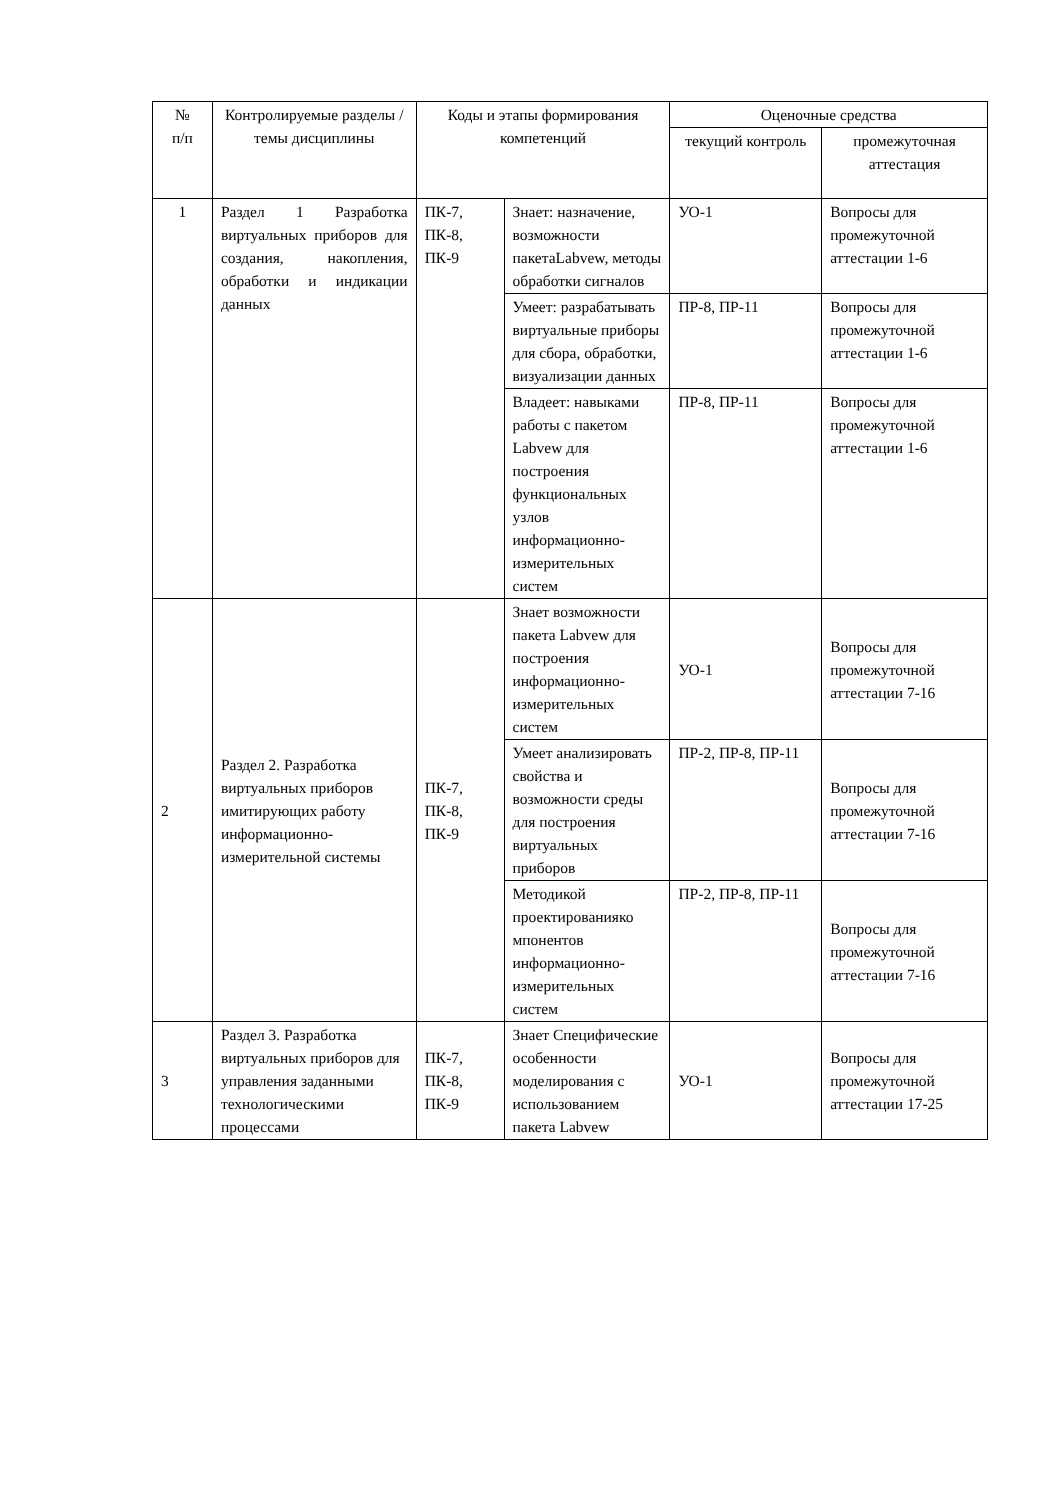| № п/п | Контролируемые разделы / темы дисциплины | Коды и этапы формирования компетенций | | Оценочные средства | |
| --- | --- | --- | --- | --- | --- |
| | | | | текущий контроль | промежуточная аттестация |
| 1 | Раздел 1 Разработка виртуальных приборов для создания, накопления, обработки и индикации данных | ПК-7, ПК-8, ПК-9 | Знает: назначение, возможности пакетаLabvew, методы обработки сигналов | УО-1 | Вопросы для промежуточной аттестации 1-6 |
| | | | Умеет: разрабатывать виртуальные приборы для сбора, обработки, визуализации данных | ПР-8, ПР-11 | Вопросы для промежуточной аттестации 1-6 |
| | | | Владеет: навыками работы с пакетом Labvew для построения функциональных узлов информационно-измерительных систем | ПР-8, ПР-11 | Вопросы для промежуточной аттестации 1-6 |
| 2 | Раздел 2. Разработка виртуальных приборов имитирующих работу информационно-измерительной системы | ПК-7, ПК-8, ПК-9 | Знает возможности пакета Labvew для построения информационно-измерительных систем | УО-1 | Вопросы для промежуточной аттестации 7-16 |
| | | | Умеет анализировать свойства и возможности среды для построения виртуальных приборов | ПР-2, ПР-8, ПР-11 | Вопросы для промежуточной аттестации 7-16 |
| | | | Методикой проектированияко мпонентов информационно-измерительных систем | ПР-2, ПР-8, ПР-11 | Вопросы для промежуточной аттестации 7-16 |
| 3 | Раздел 3. Разработка виртуальных приборов для управления заданными технологическими процессами | ПК-7, ПК-8, ПК-9 | Знает Специфические особенности моделирования с использованием пакета Labvew | УО-1 | Вопросы для промежуточной аттестации 17-25 |